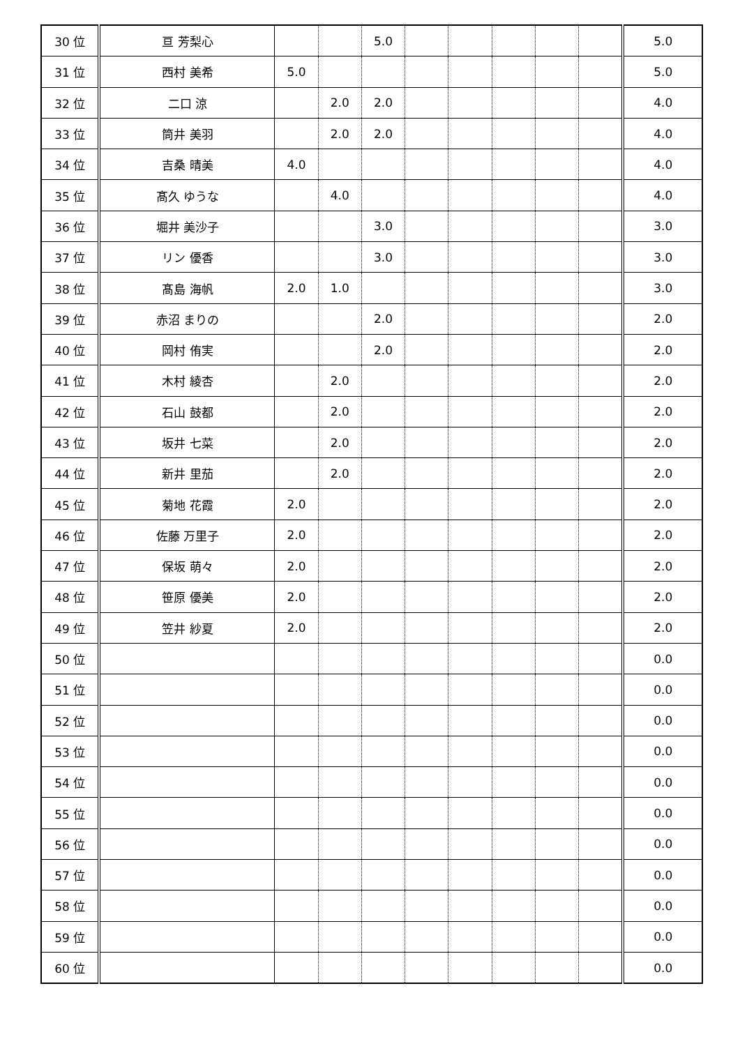| 30 位 | 亘 芳梨心 | | | 5.0 | | | | | | 5.0 |
| 31 位 | 西村 美希 | 5.0 | | | | | | | | 5.0 |
| 32 位 | 二口 涼 | | 2.0 | 2.0 | | | | | | 4.0 |
| 33 位 | 筒井 美羽 | | 2.0 | 2.0 | | | | | | 4.0 |
| 34 位 | 吉桑 晴美 | 4.0 | | | | | | | | 4.0 |
| 35 位 | 髙久 ゆうな | | 4.0 | | | | | | | 4.0 |
| 36 位 | 堀井 美沙子 | | | 3.0 | | | | | | 3.0 |
| 37 位 | リン 優香 | | | 3.0 | | | | | | 3.0 |
| 38 位 | 髙島 海帆 | 2.0 | 1.0 | | | | | | | 3.0 |
| 39 位 | 赤沼 まりの | | | 2.0 | | | | | | 2.0 |
| 40 位 | 岡村 侑実 | | | 2.0 | | | | | | 2.0 |
| 41 位 | 木村 綾杏 | | 2.0 | | | | | | | 2.0 |
| 42 位 | 石山 鼓都 | | 2.0 | | | | | | | 2.0 |
| 43 位 | 坂井 七菜 | | 2.0 | | | | | | | 2.0 |
| 44 位 | 新井 里茄 | | 2.0 | | | | | | | 2.0 |
| 45 位 | 菊地 花霞 | 2.0 | | | | | | | | 2.0 |
| 46 位 | 佐藤 万里子 | 2.0 | | | | | | | | 2.0 |
| 47 位 | 保坂 萌々 | 2.0 | | | | | | | | 2.0 |
| 48 位 | 笹原 優美 | 2.0 | | | | | | | | 2.0 |
| 49 位 | 笠井 紗夏 | 2.0 | | | | | | | | 2.0 |
| 50 位 | | | | | | | | | | 0.0 |
| 51 位 | | | | | | | | | | 0.0 |
| 52 位 | | | | | | | | | | 0.0 |
| 53 位 | | | | | | | | | | 0.0 |
| 54 位 | | | | | | | | | | 0.0 |
| 55 位 | | | | | | | | | | 0.0 |
| 56 位 | | | | | | | | | | 0.0 |
| 57 位 | | | | | | | | | | 0.0 |
| 58 位 | | | | | | | | | | 0.0 |
| 59 位 | | | | | | | | | | 0.0 |
| 60 位 | | | | | | | | | | 0.0 |